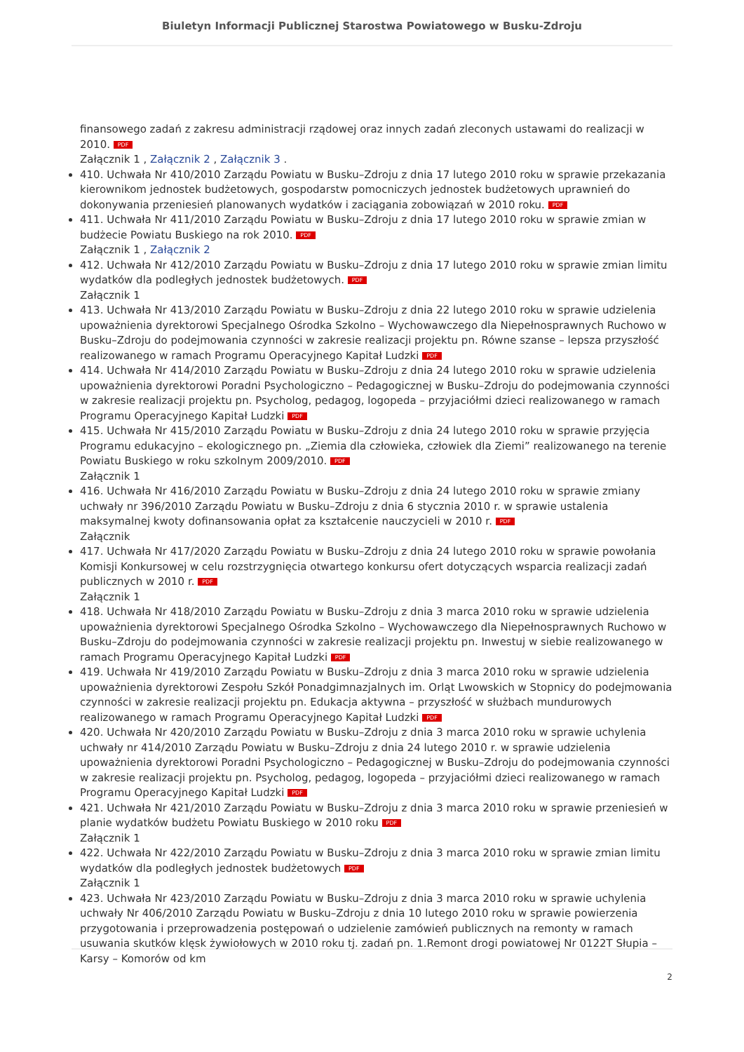Biuletyn Informacji Publicznej Starostwa Powiatowego w Busku-Zdroju
finansowego zadań z zakresu administracji rządowej oraz innych zadań zleconych ustawami do realizacji w 2010. PDF
Załącznik 1 , Załącznik 2 , Załącznik 3 .
410. Uchwała Nr 410/2010 Zarządu Powiatu w Busku–Zdroju z dnia 17 lutego 2010 roku w sprawie przekazania kierownikom jednostek budżetowych, gospodarstw pomocniczych jednostek budżetowych uprawnień do dokonywania przeniesień planowanych wydatków i zaciągania zobowiązań w 2010 roku. PDF
411. Uchwała Nr 411/2010 Zarządu Powiatu w Busku–Zdroju z dnia 17 lutego 2010 roku w sprawie zmian w budżecie Powiatu Buskiego na rok 2010. PDF
Załącznik 1 , Załącznik 2
412. Uchwała Nr 412/2010 Zarządu Powiatu w Busku–Zdroju z dnia 17 lutego 2010 roku w sprawie zmian limitu wydatków dla podległych jednostek budżetowych. PDF
Załącznik 1
413. Uchwała Nr 413/2010 Zarządu Powiatu w Busku–Zdroju z dnia 22 lutego 2010 roku w sprawie udzielenia upoważnienia dyrektorowi Specjalnego Ośrodka Szkolno – Wychowawczego dla Niepełnosprawnych Ruchowo w Busku–Zdroju do podejmowania czynności w zakresie realizacji projektu pn. Równe szanse – lepsza przyszłość realizowanego w ramach Programu Operacyjnego Kapitał Ludzki PDF
414. Uchwała Nr 414/2010 Zarządu Powiatu w Busku–Zdroju z dnia 24 lutego 2010 roku w sprawie udzielenia upoważnienia dyrektorowi Poradni Psychologiczno – Pedagogicznej w Busku–Zdroju do podejmowania czynności w zakresie realizacji projektu pn. Psycholog, pedagog, logopeda – przyjaciółmi dzieci realizowanego w ramach Programu Operacyjnego Kapitał Ludzki PDF
415. Uchwała Nr 415/2010 Zarządu Powiatu w Busku–Zdroju z dnia 24 lutego 2010 roku w sprawie przyjęcia Programu edukacyjno – ekologicznego pn. „Ziemia dla człowieka, człowiek dla Ziemi” realizowanego na terenie Powiatu Buskiego w roku szkolnym 2009/2010. PDF
Załącznik 1
416. Uchwała Nr 416/2010 Zarządu Powiatu w Busku–Zdroju z dnia 24 lutego 2010 roku w sprawie zmiany uchwały nr 396/2010 Zarządu Powiatu w Busku–Zdroju z dnia 6 stycznia 2010 r. w sprawie ustalenia maksymalnej kwoty dofinansowania opłat za kształcenie nauczycieli w 2010 r. PDF
Załącznik
417. Uchwała Nr 417/2020 Zarządu Powiatu w Busku–Zdroju z dnia 24 lutego 2010 roku w sprawie powołania Komisji Konkursowej w celu rozstrzygnięcia otwartego konkursu ofert dotyczących wsparcia realizacji zadań publicznych w 2010 r. PDF
Załącznik 1
418. Uchwała Nr 418/2010 Zarządu Powiatu w Busku–Zdroju z dnia 3 marca 2010 roku w sprawie udzielenia upoważnienia dyrektorowi Specjalnego Ośrodka Szkolno – Wychowawczego dla Niepełnosprawnych Ruchowo w Busku–Zdroju do podejmowania czynności w zakresie realizacji projektu pn. Inwestuj w siebie realizowanego w ramach Programu Operacyjnego Kapitał Ludzki PDF
419. Uchwała Nr 419/2010 Zarządu Powiatu w Busku–Zdroju z dnia 3 marca 2010 roku w sprawie udzielenia upoważnienia dyrektorowi Zespołu Szkół Ponadgimnazjalnych im. Orląt Lwowskich w Stopnicy do podejmowania czynności w zakresie realizacji projektu pn. Edukacja aktywna – przyszłość w służbach mundurowych realizowanego w ramach Programu Operacyjnego Kapitał Ludzki PDF
420. Uchwała Nr 420/2010 Zarządu Powiatu w Busku–Zdroju z dnia 3 marca 2010 roku w sprawie uchylenia uchwały nr 414/2010 Zarządu Powiatu w Busku–Zdroju z dnia 24 lutego 2010 r. w sprawie udzielenia upoważnienia dyrektorowi Poradni Psychologiczno – Pedagogicznej w Busku–Zdroju do podejmowania czynności w zakresie realizacji projektu pn. Psycholog, pedagog, logopeda – przyjaciółmi dzieci realizowanego w ramach Programu Operacyjnego Kapitał Ludzki PDF
421. Uchwała Nr 421/2010 Zarządu Powiatu w Busku–Zdroju z dnia 3 marca 2010 roku w sprawie przeniesień w planie wydatków budżetu Powiatu Buskiego w 2010 roku PDF
Załącznik 1
422. Uchwała Nr 422/2010 Zarządu Powiatu w Busku–Zdroju z dnia 3 marca 2010 roku w sprawie zmian limitu wydatków dla podległych jednostek budżetowych PDF
Załącznik 1
423. Uchwała Nr 423/2010 Zarządu Powiatu w Busku–Zdroju z dnia 3 marca 2010 roku w sprawie uchylenia uchwały Nr 406/2010 Zarządu Powiatu w Busku–Zdroju z dnia 10 lutego 2010 roku w sprawie powierzenia przygotowania i przeprowadzenia postępowań o udzielenie zamówień publicznych na remonty w ramach usuwania skutków klęsk żywiołowych w 2010 roku tj. zadań pn. 1.Remont drogi powiatowej Nr 0122T Słupia – Karsy – Komorów od km
2